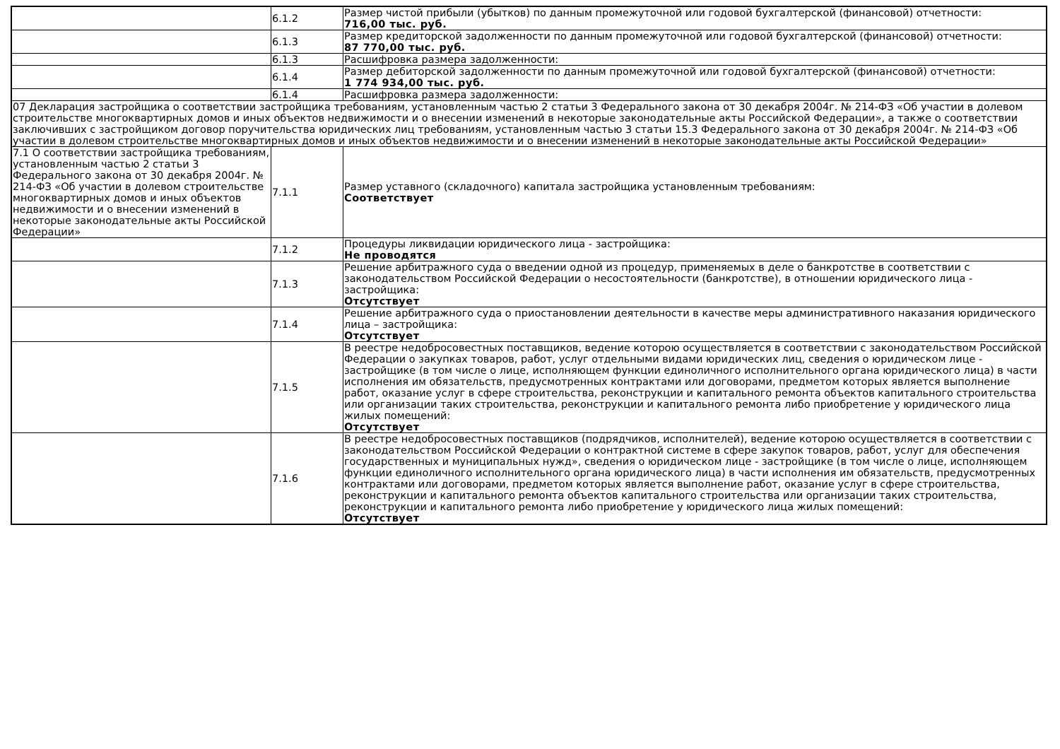| | 6.1.2 | Размер чистой прибыли (убытков) по данным промежуточной или годовой бухгалтерской (финансовой) отчетности: 716,00 тыс. руб. |
| | 6.1.3 | Размер кредиторской задолженности по данным промежуточной или годовой бухгалтерской (финансовой) отчетности: 87 770,00 тыс. руб. |
| | 6.1.3 | Расшифровка размера задолженности: |
| | 6.1.4 | Размер дебиторской задолженности по данным промежуточной или годовой бухгалтерской (финансовой) отчетности: 1 774 934,00 тыс. руб. |
| | 6.1.4 | Расшифровка размера задолженности: |
| 07 Декларация застройщика о соответствии застройщика требованиям, установленным частью 2 статьи 3 Федерального закона от 30 декабря 2004г. № 214-ФЗ «Об участии в долевом строительстве многоквартирных домов и иных объектов недвижимости и о внесении изменений в некоторые законодательные акты Российской Федерации», а также о соответствии заключивших с застройщиком договор поручительства юридических лиц требованиям, установленным частью 3 статьи 15.3 Федерального закона от 30 декабря 2004г. № 214-ФЗ «Об участии в долевом строительстве многоквартирных домов и иных объектов недвижимости и о внесении изменений в некоторые законодательные акты Российской Федерации» | | |
| 7.1 О соответствии застройщика требованиям, установленным частью 2 статьи 3 Федерального закона от 30 декабря 2004г. № 214-ФЗ «Об участии в долевом строительстве многоквартирных домов и иных объектов недвижимости и о внесении изменений в некоторые законодательные акты Российской Федерации» | 7.1.1 | Размер уставного (складочного) капитала застройщика установленным требованиям: Соответствует |
| | 7.1.2 | Процедуры ликвидации юридического лица - застройщика: Не проводятся |
| | 7.1.3 | Решение арбитражного суда о введении одной из процедур, применяемых в деле о банкротстве в соответствии с законодательством Российской Федерации о несостоятельности (банкротстве), в отношении юридического лица - застройщика: Отсутствует |
| | 7.1.4 | Решение арбитражного суда о приостановлении деятельности в качестве меры административного наказания юридического лица – застройщика: Отсутствует |
| | 7.1.5 | В реестре недобросовестных поставщиков, ведение которою осуществляется в соответствии с законодательством Российской Федерации о закупках товаров, работ, услуг отдельными видами юридических лиц, сведения о юридическом лице - застройщике (в том числе о лице, исполняющем функции единоличного исполнительного органа юридического лица) в части исполнения им обязательств, предусмотренных контрактами или договорами, предметом которых является выполнение работ, оказание услуг в сфере строительства, реконструкции и капитального ремонта объектов капитального строительства или организации таких строительства, реконструкции и капитального ремонта либо приобретение у юридического лица жилых помещений: Отсутствует |
| | 7.1.6 | В реестре недобросовестных поставщиков (подрядчиков, исполнителей), ведение которою осуществляется в соответствии с законодательством Российской Федерации о контрактной системе в сфере закупок товаров, работ, услуг для обеспечения государственных и муниципальных нужд», сведения о юридическом лице - застройщике (в том числе о лице, исполняющем функции единоличного исполнительного органа юридического лица) в части исполнения им обязательств, предусмотренных контрактами или договорами, предметом которых является выполнение работ, оказание услуг в сфере строительства, реконструкции и капитального ремонта объектов капитального строительства или организации таких строительства, реконструкции и капитального ремонта либо приобретение у юридического лица жилых помещений: Отсутствует |